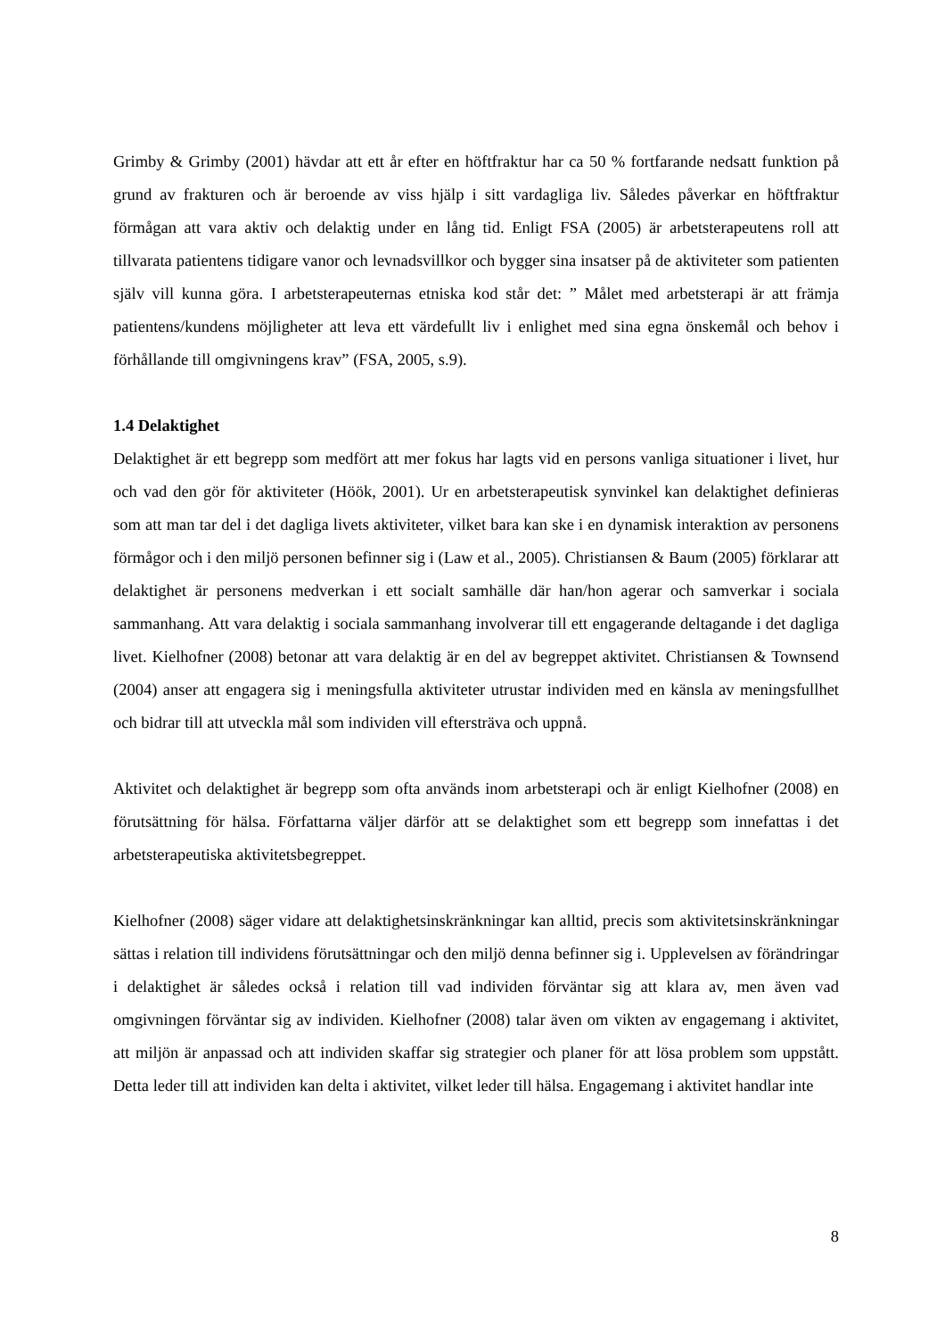Grimby & Grimby (2001) hävdar att ett år efter en höftfraktur har ca 50 % fortfarande nedsatt funktion på grund av frakturen och är beroende av viss hjälp i sitt vardagliga liv. Således påverkar en höftfraktur förmågan att vara aktiv och delaktig under en lång tid. Enligt FSA (2005) är arbetsterapeutens roll att tillvarata patientens tidigare vanor och levnadsvillkor och bygger sina insatser på de aktiviteter som patienten själv vill kunna göra. I arbetsterapeuternas etniska kod står det: ” Målet med arbetsterapi är att främja patientens/kundens möjligheter att leva ett värdefullt liv i enlighet med sina egna önskemål och behov i förhållande till omgivningens krav” (FSA, 2005, s.9).
1.4 Delaktighet
Delaktighet är ett begrepp som medfört att mer fokus har lagts vid en persons vanliga situationer i livet, hur och vad den gör för aktiviteter (Höök, 2001). Ur en arbetsterapeutisk synvinkel kan delaktighet definieras som att man tar del i det dagliga livets aktiviteter, vilket bara kan ske i en dynamisk interaktion av personens förmågor och i den miljö personen befinner sig i (Law et al., 2005). Christiansen & Baum (2005) förklarar att delaktighet är personens medverkan i ett socialt samhälle där han/hon agerar och samverkar i sociala sammanhang. Att vara delaktig i sociala sammanhang involverar till ett engagerande deltagande i det dagliga livet. Kielhofner (2008) betonar att vara delaktig är en del av begreppet aktivitet. Christiansen & Townsend (2004) anser att engagera sig i meningsfulla aktiviteter utrustar individen med en känsla av meningsfullhet och bidrar till att utveckla mål som individen vill eftersträva och uppnå.
Aktivitet och delaktighet är begrepp som ofta används inom arbetsterapi och är enligt Kielhofner (2008) en förutsättning för hälsa. Författarna väljer därför att se delaktighet som ett begrepp som innefattas i det arbetsterapeutiska aktivitetsbegreppet.
Kielhofner (2008) säger vidare att delaktighetsinskränkningar kan alltid, precis som aktivitetsinskränkningar sättas i relation till individens förutsättningar och den miljö denna befinner sig i. Upplevelsen av förändringar i delaktighet är således också i relation till vad individen förväntar sig att klara av, men även vad omgivningen förväntar sig av individen. Kielhofner (2008) talar även om vikten av engagemang i aktivitet, att miljön är anpassad och att individen skaffar sig strategier och planer för att lösa problem som uppstått. Detta leder till att individen kan delta i aktivitet, vilket leder till hälsa. Engagemang i aktivitet handlar inte
8